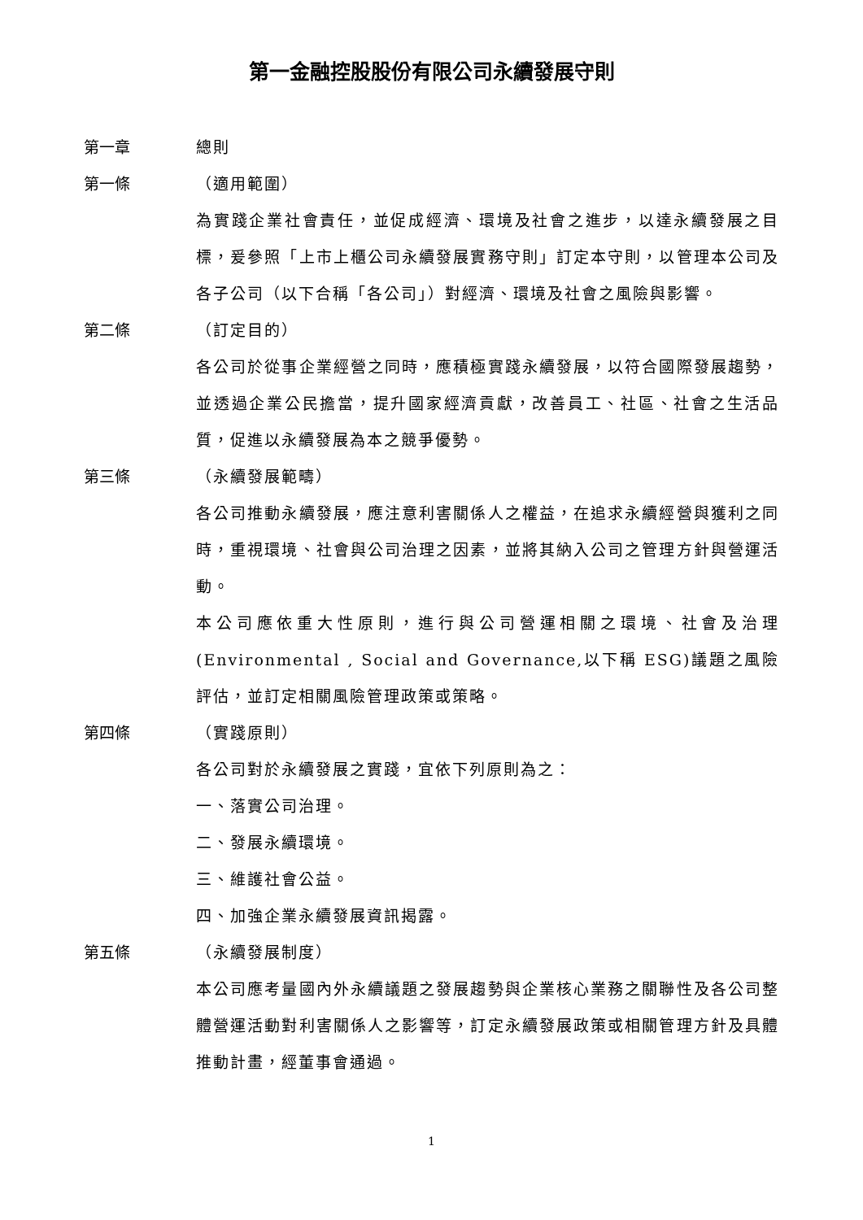第一金融控股股份有限公司永續發展守則
第一章 總則
第一條 （適用範圍）
為實踐企業社會責任，並促成經濟、環境及社會之進步，以達永續發展之目標，爰參照「上市上櫃公司永續發展實務守則」訂定本守則，以管理本公司及各子公司（以下合稱「各公司」）對經濟、環境及社會之風險與影響。
第二條 （訂定目的）
各公司於從事企業經營之同時，應積極實踐永續發展，以符合國際發展趨勢，並透過企業公民擔當，提升國家經濟貢獻，改善員工、社區、社會之生活品質，促進以永續發展為本之競爭優勢。
第三條 （永續發展範疇）
各公司推動永續發展，應注意利害關係人之權益，在追求永續經營與獲利之同時，重視環境、社會與公司治理之因素，並將其納入公司之管理方針與營運活動。
本公司應依重大性原則，進行與公司營運相關之環境、社會及治理(Environmental , Social and Governance,以下稱 ESG)議題之風險評估，並訂定相關風險管理政策或策略。
第四條 （實踐原則）
各公司對於永續發展之實踐，宜依下列原則為之：
一、落實公司治理。
二、發展永續環境。
三、維護社會公益。
四、加強企業永續發展資訊揭露。
第五條 （永續發展制度）
本公司應考量國內外永續議題之發展趨勢與企業核心業務之關聯性及各公司整體營運活動對利害關係人之影響等，訂定永續發展政策或相關管理方針及具體推動計畫，經董事會通過。
1